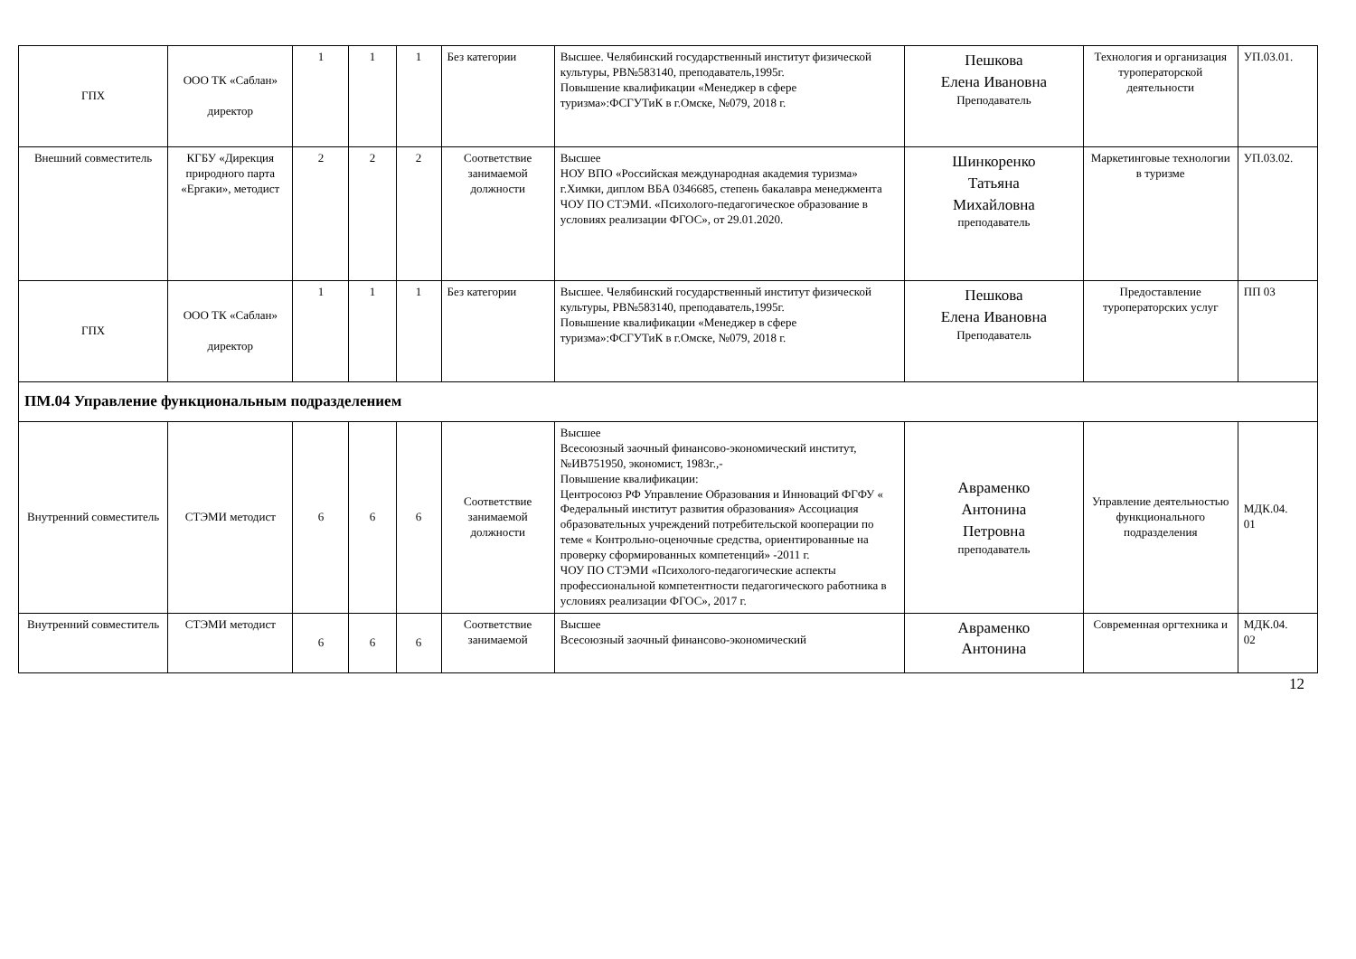| ГПХ | ООО ТК «Саблан» директор | 1 | 1 | 1 | Без категории | Высшее. Челябинский государственный институт физической культуры, РВ№583140, преподаватель,1995г. Повышение квалификации «Менеджер в сфере туризма»:ФСГУТиК в г.Омске, №079, 2018 г. | Пешкова Елена Ивановна Преподаватель | Технология и организация туроператорской деятельности | УП.03.01. |
| Внешний совместитель | КГБУ «Дирекция природного парта «Ергаки», методист | 2 | 2 | 2 | Соответствие занимаемой должности | Высшее НОУ ВПО «Российская международная академия туризма» г.Химки, диплом ВБА 0346685, степень бакалавра менеджмента ЧОУ ПО СТЭМИ. «Психолого-педагогическое образование в условиях реализации ФГОС», от 29.01.2020. | Шинкоренко Татьяна Михайловна преподаватель | Маркетинговые технологии в туризме | УП.03.02. |
| ГПХ | ООО ТК «Саблан» директор | 1 | 1 | 1 | Без категории | Высшее. Челябинский государственный институт физической культуры, РВ№583140, преподаватель,1995г. Повышение квалификации «Менеджер в сфере туризма»:ФСГУТиК в г.Омске, №079, 2018 г. | Пешкова Елена Ивановна Преподаватель | Предоставление туроператорских услуг | ПП 03 |
| ПМ.04 Управление функциональным подразделением | | | | | | | | | |
| Внутренний совместитель | СТЭМИ методист | 6 | 6 | 6 | Соответствие занимаемой должности | Высшее Всесоюзный заочный финансово-экономический институт, №ИВ751950, экономист, 1983г.,- Повышение квалификации: Центросоюз РФ Управление Образования и Инноваций ФГФУ « Федеральный институт развития образования» Ассоциация образовательных учреждений потребительской кооперации по теме « Контрольно-оценочные средства, ориентированные на проверку сформированных компетенций» -2011 г. ЧОУ ПО СТЭМИ «Психолого-педагогические аспекты профессиональной компетентности педагогического работника в условиях реализации ФГОС», 2017 г. | Авраменко Антонина Петровна преподаватель | Управление деятельностью функционального подразделения | МДК.04. 01 |
| Внутренний совместитель | СТЭМИ методист | 6 | 6 | 6 | Соответствие занимаемой | Высшее Всесоюзный заочный финансово-экономический | Авраменко Антонина | Современная оргтехника и | МДК.04. 02 |
12